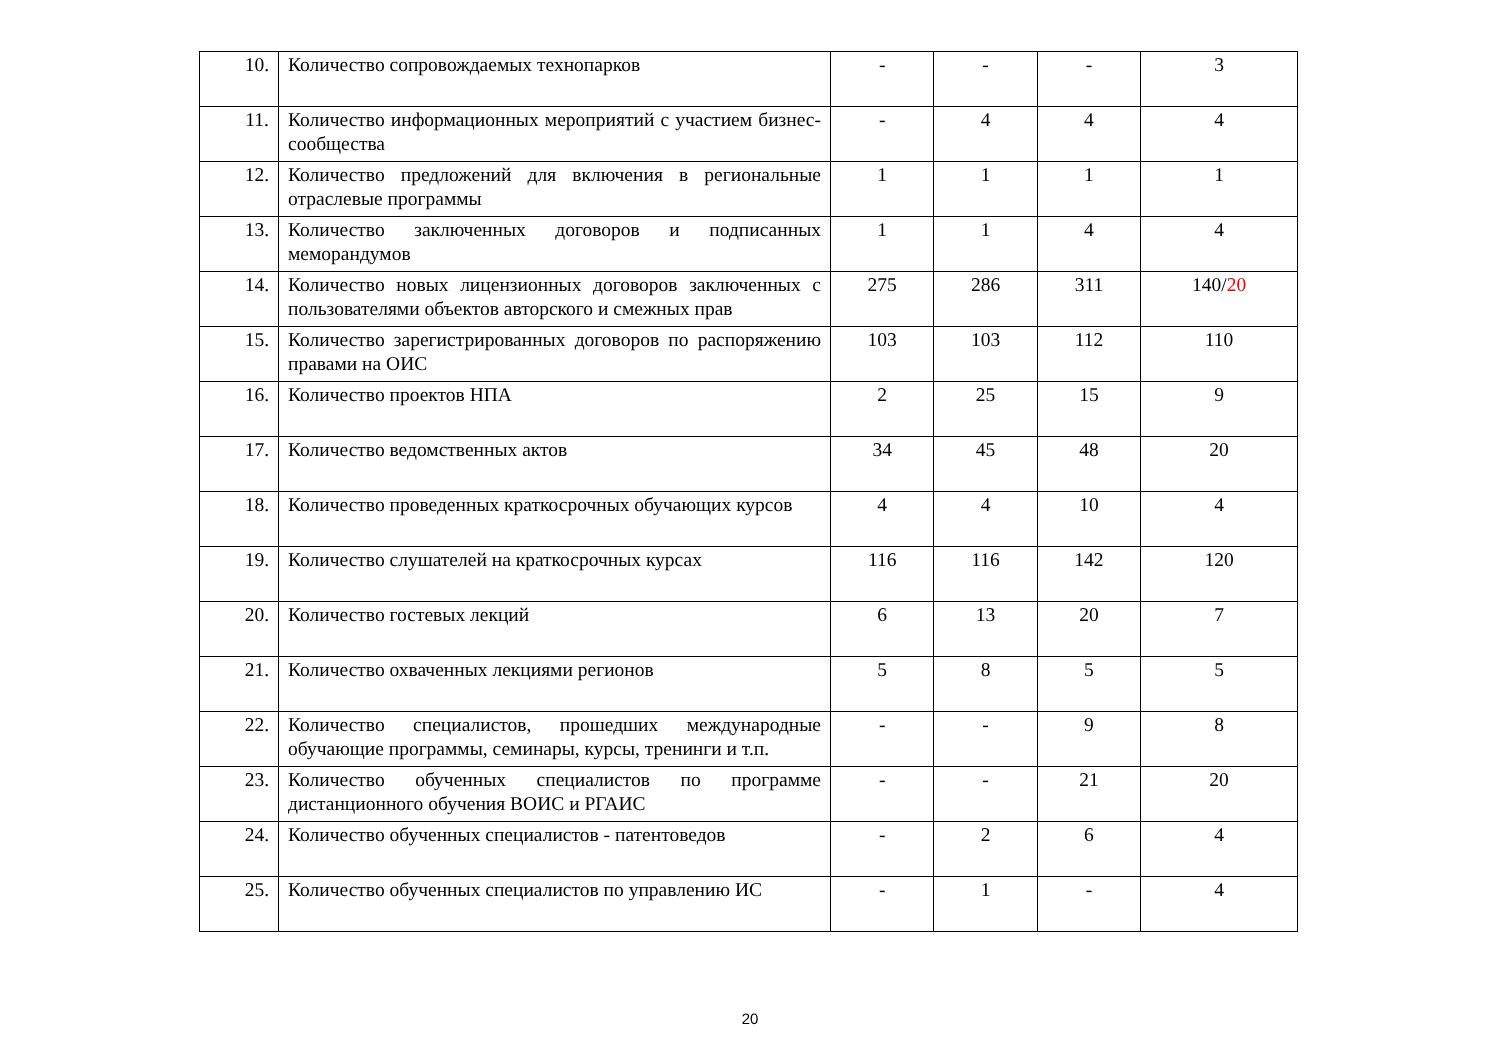| 10. | Количество сопровождаемых технопарков | - | - | - | 3 |
| 11. | Количество информационных мероприятий с участием бизнес-сообщества | - | 4 | 4 | 4 |
| 12. | Количество предложений для включения в региональные отраслевые программы | 1 | 1 | 1 | 1 |
| 13. | Количество заключенных договоров и подписанных меморандумов | 1 | 1 | 4 | 4 |
| 14. | Количество новых лицензионных договоров заключенных с пользователями объектов авторского и смежных прав | 275 | 286 | 311 | 140/ 20 |
| 15. | Количество зарегистрированных договоров по распоряжению правами на ОИС | 103 | 103 | 112 | 110 |
| 16. | Количество проектов НПА | 2 | 25 | 15 | 9 |
| 17. | Количество ведомственных актов | 34 | 45 | 48 | 20 |
| 18. | Количество проведенных краткосрочных обучающих курсов | 4 | 4 | 10 | 4 |
| 19. | Количество слушателей на краткосрочных курсах | 116 | 116 | 142 | 120 |
| 20. | Количество гостевых лекций | 6 | 13 | 20 | 7 |
| 21. | Количество охваченных лекциями регионов | 5 | 8 | 5 | 5 |
| 22. | Количество специалистов, прошедших международные обучающие программы, семинары, курсы, тренинги и т.п. | - | - | 9 | 8 |
| 23. | Количество обученных специалистов по программе дистанционного обучения ВОИС и РГАИС | - | - | 21 | 20 |
| 24. | Количество обученных специалистов - патентоведов | - | 2 | 6 | 4 |
| 25. | Количество обученных специалистов по управлению ИС | - | 1 | - | 4 |
20